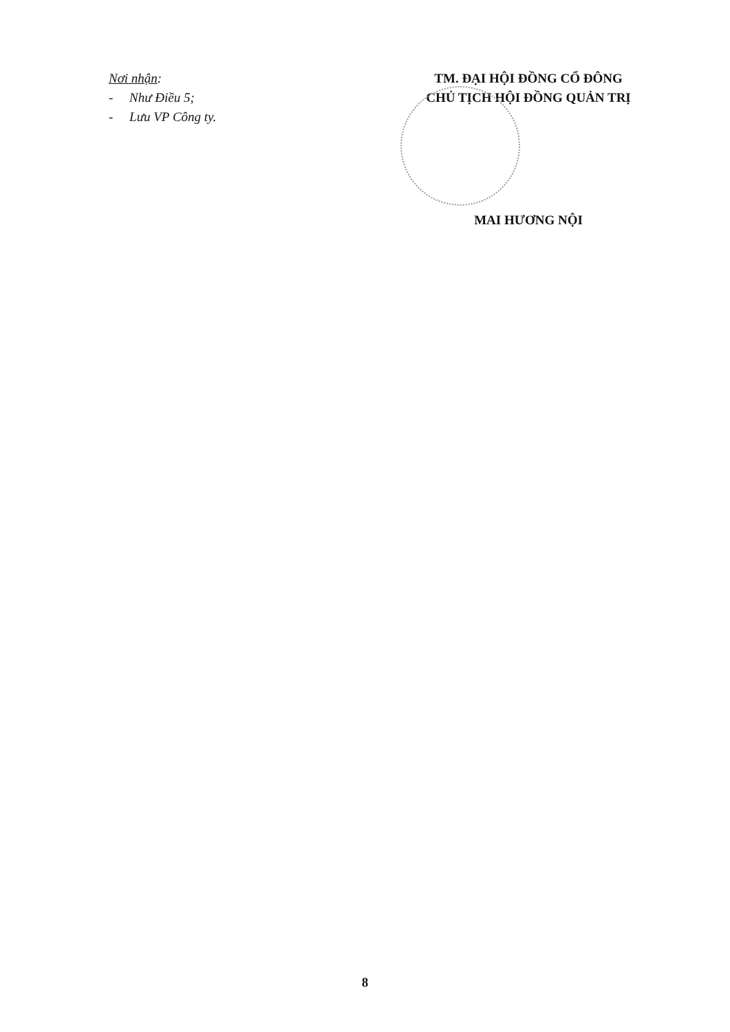Nơi nhận:
- Như Điều 5;
- Lưu VP Công ty.
TM. ĐẠI HỘI ĐỒNG CỔ ĐÔNG
CHỦ TỊCH HỘI ĐỒNG QUẢN TRỊ
MAI HƯƠNG NỘI
8